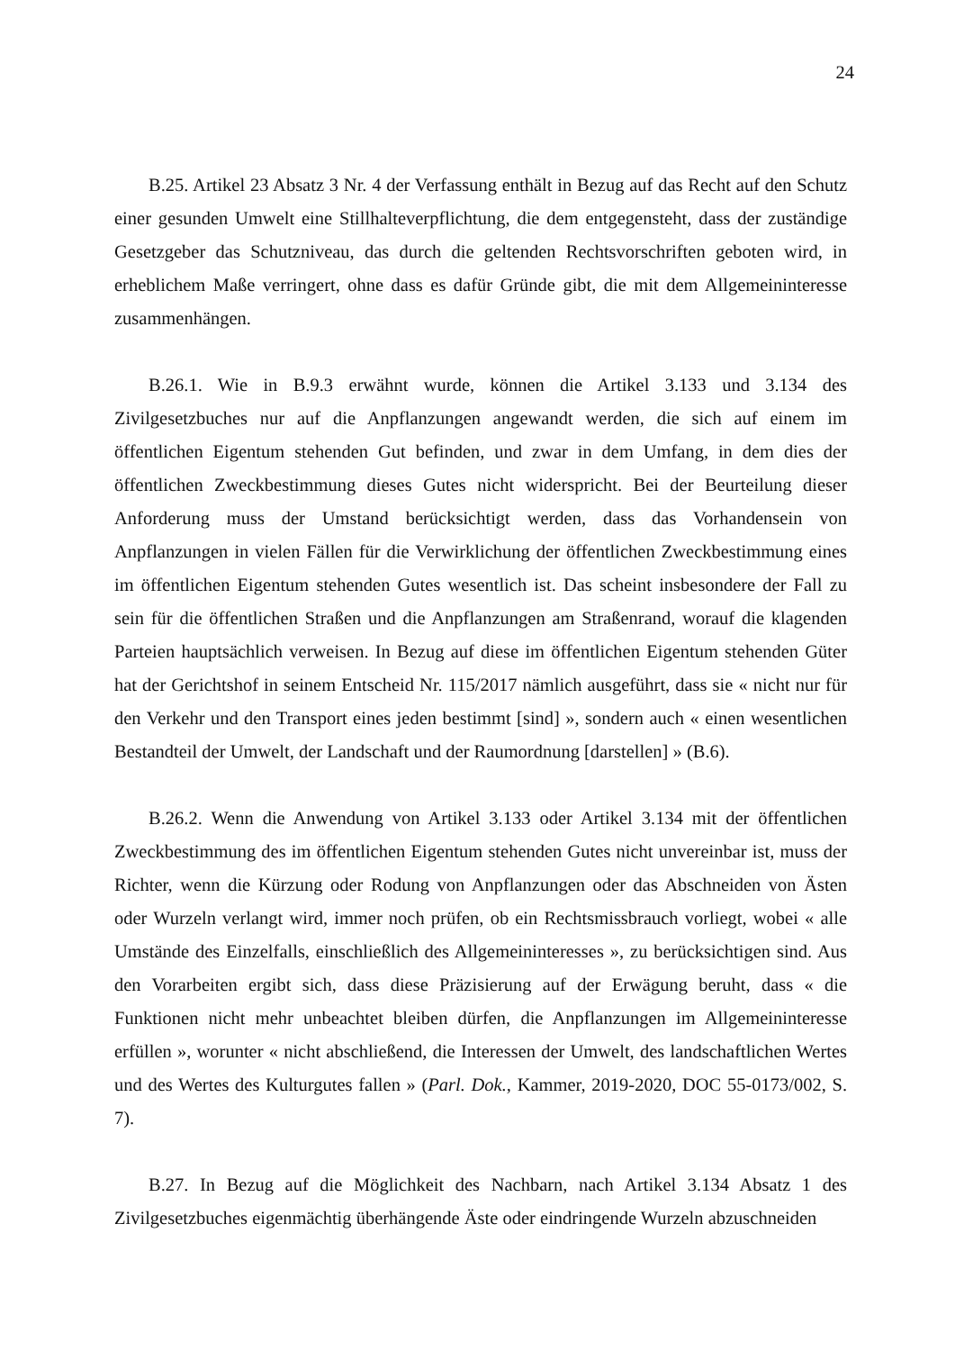24
B.25. Artikel 23 Absatz 3 Nr. 4 der Verfassung enthält in Bezug auf das Recht auf den Schutz einer gesunden Umwelt eine Stillhalteverpflichtung, die dem entgegensteht, dass der zuständige Gesetzgeber das Schutzniveau, das durch die geltenden Rechtsvorschriften geboten wird, in erheblichem Maße verringert, ohne dass es dafür Gründe gibt, die mit dem Allgemeininteresse zusammenhängen.
B.26.1. Wie in B.9.3 erwähnt wurde, können die Artikel 3.133 und 3.134 des Zivilgesetzbuches nur auf die Anpflanzungen angewandt werden, die sich auf einem im öffentlichen Eigentum stehenden Gut befinden, und zwar in dem Umfang, in dem dies der öffentlichen Zweckbestimmung dieses Gutes nicht widerspricht. Bei der Beurteilung dieser Anforderung muss der Umstand berücksichtigt werden, dass das Vorhandensein von Anpflanzungen in vielen Fällen für die Verwirklichung der öffentlichen Zweckbestimmung eines im öffentlichen Eigentum stehenden Gutes wesentlich ist. Das scheint insbesondere der Fall zu sein für die öffentlichen Straßen und die Anpflanzungen am Straßenrand, worauf die klagenden Parteien hauptsächlich verweisen. In Bezug auf diese im öffentlichen Eigentum stehenden Güter hat der Gerichtshof in seinem Entscheid Nr. 115/2017 nämlich ausgeführt, dass sie « nicht nur für den Verkehr und den Transport eines jeden bestimmt [sind] », sondern auch « einen wesentlichen Bestandteil der Umwelt, der Landschaft und der Raumordnung [darstellen] » (B.6).
B.26.2. Wenn die Anwendung von Artikel 3.133 oder Artikel 3.134 mit der öffentlichen Zweckbestimmung des im öffentlichen Eigentum stehenden Gutes nicht unvereinbar ist, muss der Richter, wenn die Kürzung oder Rodung von Anpflanzungen oder das Abschneiden von Ästen oder Wurzeln verlangt wird, immer noch prüfen, ob ein Rechtsmissbrauch vorliegt, wobei « alle Umstände des Einzelfalls, einschließlich des Allgemeininteresses », zu berücksichtigen sind. Aus den Vorarbeiten ergibt sich, dass diese Präzisierung auf der Erwägung beruht, dass « die Funktionen nicht mehr unbeachtet bleiben dürfen, die Anpflanzungen im Allgemeininteresse erfüllen », worunter « nicht abschließend, die Interessen der Umwelt, des landschaftlichen Wertes und des Wertes des Kulturgutes fallen » (Parl. Dok., Kammer, 2019-2020, DOC 55-0173/002, S. 7).
B.27. In Bezug auf die Möglichkeit des Nachbarn, nach Artikel 3.134 Absatz 1 des Zivilgesetzbuches eigenmächtig überhängende Äste oder eindringende Wurzeln abzuschneiden